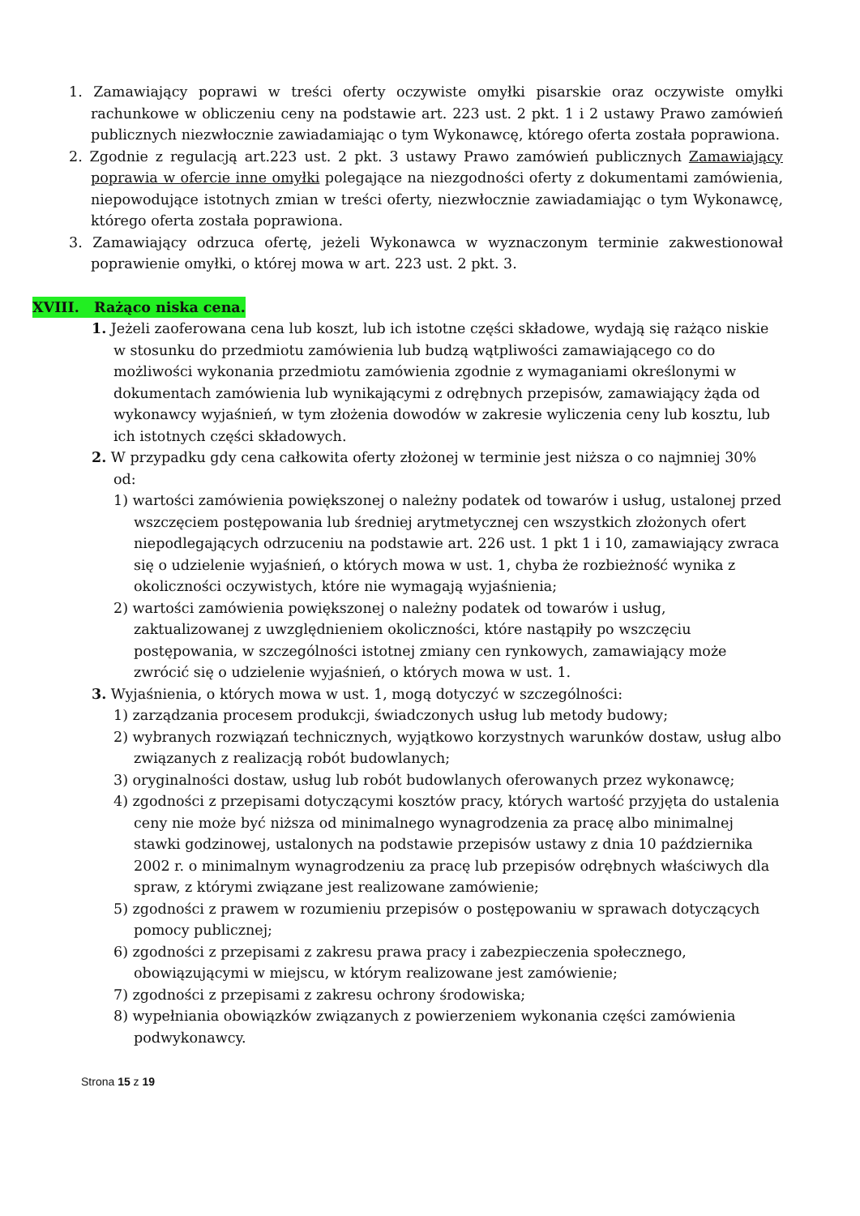1. Zamawiający poprawi w treści oferty oczywiste omyłki pisarskie oraz oczywiste omyłki rachunkowe w obliczeniu ceny na podstawie art. 223 ust. 2 pkt. 1 i 2 ustawy Prawo zamówień publicznych niezwłocznie zawiadamiając o tym Wykonawcę, którego oferta została poprawiona.
2. Zgodnie z regulacją art.223 ust. 2 pkt. 3 ustawy Prawo zamówień publicznych Zamawiający poprawia w ofercie inne omyłki polegające na niezgodności oferty z dokumentami zamówienia, niepowodujące istotnych zmian w treści oferty, niezwłocznie zawiadamiając o tym Wykonawcę, którego oferta została poprawiona.
3. Zamawiający odrzuca ofertę, jeżeli Wykonawca w wyznaczonym terminie zakwestionował poprawienie omyłki, o której mowa w art. 223 ust. 2 pkt. 3.
XVIII. Rażąco niska cena.
1. Jeżeli zaoferowana cena lub koszt, lub ich istotne części składowe, wydają się rażąco niskie w stosunku do przedmiotu zamówienia lub budzą wątpliwości zamawiającego co do możliwości wykonania przedmiotu zamówienia zgodnie z wymaganiami określonymi w dokumentach zamówienia lub wynikającymi z odrębnych przepisów, zamawiający żąda od wykonawcy wyjaśnień, w tym złożenia dowodów w zakresie wyliczenia ceny lub kosztu, lub ich istotnych części składowych.
2. W przypadku gdy cena całkowita oferty złożonej w terminie jest niższa o co najmniej 30% od:
1) wartości zamówienia powiększonej o należny podatek od towarów i usług, ustalonej przed wszczęciem postępowania lub średniej arytmetycznej cen wszystkich złożonych ofert niepodlegających odrzuceniu na podstawie art. 226 ust. 1 pkt 1 i 10, zamawiający zwraca się o udzielenie wyjaśnień, o których mowa w ust. 1, chyba że rozbieżność wynika z okoliczności oczywistych, które nie wymagają wyjaśnienia;
2) wartości zamówienia powiększonej o należny podatek od towarów i usług, zaktualizowanej z uwzględnieniem okoliczności, które nastąpiły po wszczęciu postępowania, w szczególności istotnej zmiany cen rynkowych, zamawiający może zwrócić się o udzielenie wyjaśnień, o których mowa w ust. 1.
3. Wyjaśnienia, o których mowa w ust. 1, mogą dotyczyć w szczególności:
1) zarządzania procesem produkcji, świadczonych usług lub metody budowy;
2) wybranych rozwiązań technicznych, wyjątkowo korzystnych warunków dostaw, usług albo związanych z realizacją robót budowlanych;
3) oryginalności dostaw, usług lub robót budowlanych oferowanych przez wykonawcę;
4) zgodności z przepisami dotyczącymi kosztów pracy, których wartość przyjęta do ustalenia ceny nie może być niższa od minimalnego wynagrodzenia za pracę albo minimalnej stawki godzinowej, ustalonych na podstawie przepisów ustawy z dnia 10 października 2002 r. o minimalnym wynagrodzeniu za pracę lub przepisów odrębnych właściwych dla spraw, z którymi związane jest realizowane zamówienie;
5) zgodności z prawem w rozumieniu przepisów o postępowaniu w sprawach dotyczących pomocy publicznej;
6) zgodności z przepisami z zakresu prawa pracy i zabezpieczenia społecznego, obowiązującymi w miejscu, w którym realizowane jest zamówienie;
7) zgodności z przepisami z zakresu ochrony środowiska;
8) wypełniania obowiązków związanych z powierzeniem wykonania części zamówienia podwykonawcy.
Strona 15 z 19